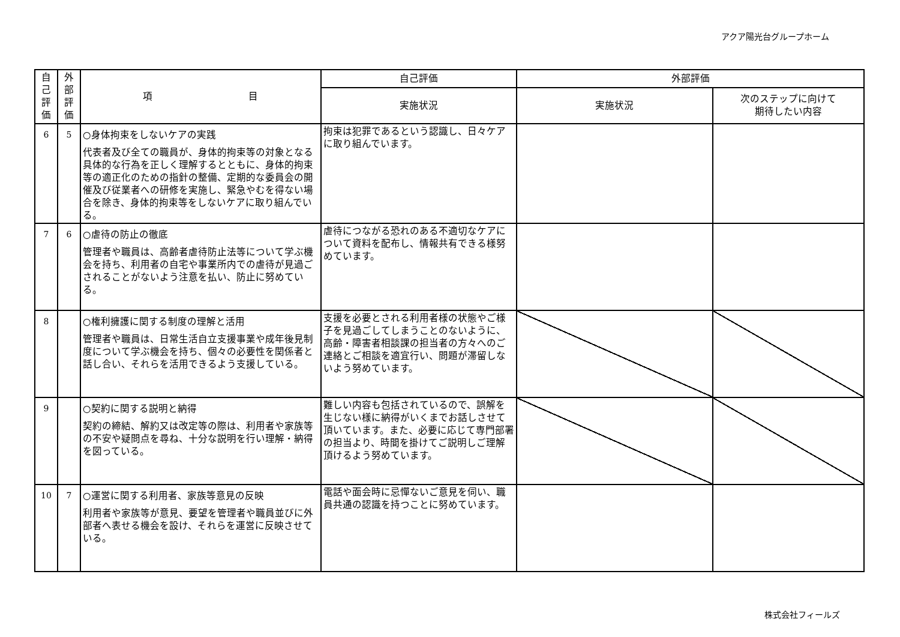アクア陽光台グループホーム
| 自 己 評 価 | 外 部 評 価 | 項 目 | 自己評価 | 外部評価 | |
| --- | --- | --- | --- | --- | --- |
| | | | 実施状況 | 実施状況 | 次のステップに向けて 期待したい内容 |
| 6 | 5 | ○身体拘束をしないケアの実践 代表者及び全ての職員が、身体的拘束等の対象となる具体的な行為を正しく理解するとともに、身体的拘束等の適正化のための指針の整備、定期的な委員会の開催及び従業者への研修を実施し、緊急やむを得ない場合を除き、身体的拘束等をしないケアに取り組んでいる。 | 拘束は犯罪であるという認識し、日々ケアに取り組んでいます。 | | |
| 7 | 6 | ○虐待の防止の徹底 管理者や職員は、高齢者虐待防止法等について学ぶ機会を持ち、利用者の自宅や事業所内での虐待が見過ごされることがないよう注意を払い、防止に努めている。 | 虐待につながる恐れのある不適切なケアについて資料を配布し、情報共有できる様努めています。 | | |
| 8 | | ○権利擁護に関する制度の理解と活用 管理者や職員は、日常生活自立支援事業や成年後見制度について学ぶ機会を持ち、個々の必要性を関係者と話し合い、それらを活用できるよう支援している。 | 支援を必要とされる利用者様の状態やご様子を見過ごしてしまうことのないように、高齢・障害者相談課の担当者の方々へのご連絡とご相談を適宜行い、問題が滞留しないよう努めています。 | | |
| 9 | | ○契約に関する説明と納得 契約の締結、解約又は改定等の際は、利用者や家族等の不安や疑問点を尋ね、十分な説明を行い理解・納得を図っている。 | 難しい内容も包括されているので、誤解を生じない様に納得がいくまでお話しさせて頂いています。また、必要に応じて専門部署の担当より、時間を掛けてご説明しご理解頂けるよう努めています。 | | |
| 10 | 7 | ○運営に関する利用者、家族等意見の反映 利用者や家族等が意見、要望を管理者や職員並びに外部者へ表せる機会を設け、それらを運営に反映させている。 | 電話や面会時に忌憚ないご意見を伺い、職員共通の認識を持つことに努めています。 | | |
株式会社フィールズ